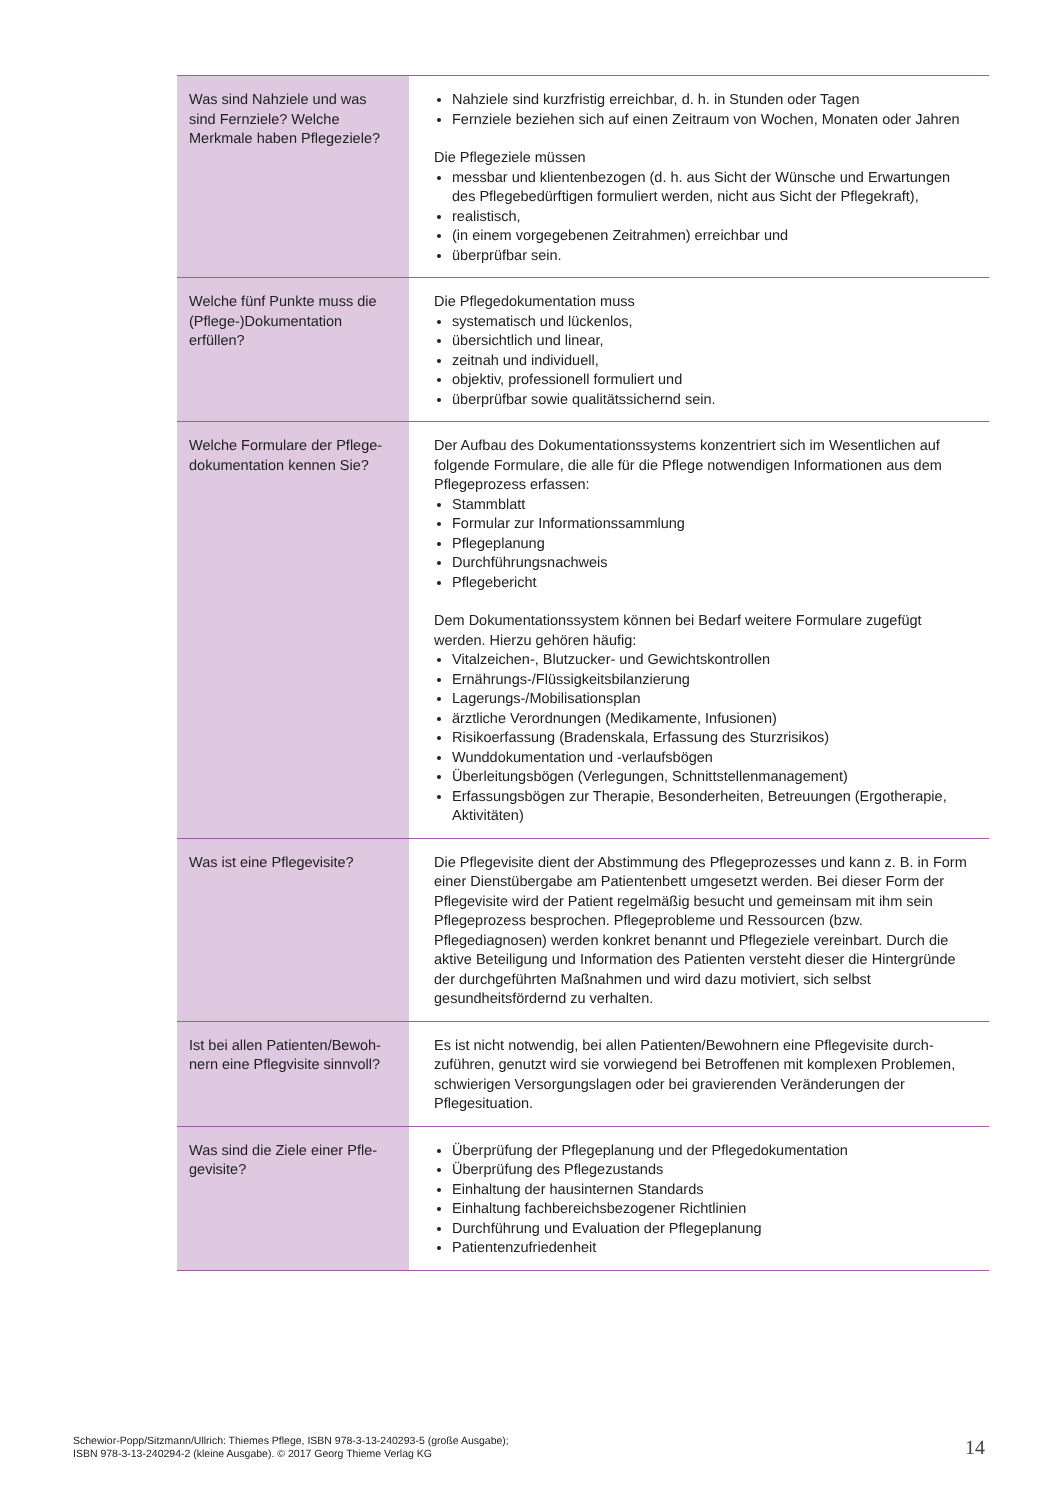| Was sind Nahziele und was sind Fernziele? Welche Merkmale haben Pflegeziele? | Nahziele sind kurzfristig erreichbar, d. h. in Stunden oder Tagen Fernziele beziehen sich auf einen Zeitraum von Wochen, Monaten oder Jahren Die Pflegeziele müssen messbar und klientenbezogen (d. h. aus Sicht der Wünsche und Erwartungen des Pflegebedürftigen formuliert werden, nicht aus Sicht der Pflegekraft), realistisch, (in einem vorgegebenen Zeitrahmen) erreichbar und überprüfbar sein. |
| Welche fünf Punkte muss die (Pflege-)Dokumentation erfüllen? | Die Pflegedokumentation muss systematisch und lückenlos, übersichtlich und linear, zeitnah und individuell, objektiv, professionell formuliert und überprüfbar sowie qualitätssichernd sein. |
| Welche Formulare der Pflege­dokumentation kennen Sie? | Der Aufbau des Dokumentationssystems konzentriert sich im Wesentlichen auf folgende Formulare, die alle für die Pflege notwendigen Informationen aus dem Pflegeprozess erfassen: Stammblatt Formular zur Informationssammlung Pflegeplanung Durchführungsnachweis Pflegebericht Dem Dokumentationssystem können bei Bedarf weitere Formulare zugefügt werden. Hierzu gehören häufig: Vitalzeichen-, Blutzucker- und Gewichtskontrollen Ernährungs-/Flüssigkeitsbilanzierung Lagerungs-/Mobilisationsplan ärztliche Verordnungen (Medikamente, Infusionen) Risikoerfassung (Bradenskala, Erfassung des Sturzrisikos) Wunddokumentation und -verlaufsbögen Überleitungsbögen (Verlegungen, Schnittstellenmanagement) Erfassungsbögen zur Therapie, Besonderheiten, Betreuungen (Ergotherapie, Aktivitäten) |
| Was ist eine Pflegevisite? | Die Pflegevisite dient der Abstimmung des Pflegeprozesses und kann z. B. in Form einer Dienstübergabe am Patientenbett umgesetzt werden. Bei dieser Form der Pflegevisite wird der Patient regelmäßig besucht und gemeinsam mit ihm sein Pflegeprozess besprochen. Pflegeprobleme und Ressourcen (bzw. Pflegediagnosen) werden konkret benannt und Pflegeziele vereinbart. Durch die aktive Beteiligung und Information des Patienten versteht dieser die Hinter­gründe der durchgeführten Maßnahmen und wird dazu motiviert, sich selbst gesundheitsfördernd zu verhalten. |
| Ist bei allen Patienten/Bewoh­nern eine Pflegvisite sinnvoll? | Es ist nicht notwendig, bei allen Patienten/Bewohnern eine Pflegevisite durch­zuführen, genutzt wird sie vorwiegend bei Betroffenen mit komplexen Proble­men, schwierigen Versorgungslagen oder bei gravierenden Veränderungen der Pflegesituation. |
| Was sind die Ziele einer Pfle­gevisite? | Überprüfung der Pflegeplanung und der Pflegedokumentation Überprüfung des Pflegezustands Einhaltung der hausinternen Standards Einhaltung fachbereichsbezogener Richtlinien Durchführung und Evaluation der Pflegeplanung Patientenzufriedenheit |
Schewior-Popp/Sitzmann/Ullrich: Thiemes Pflege, ISBN 978-3-13-240293-5 (große Ausgabe);
ISBN 978-3-13-240294-2 (kleine Ausgabe). © 2017 Georg Thieme Verlag KG
14